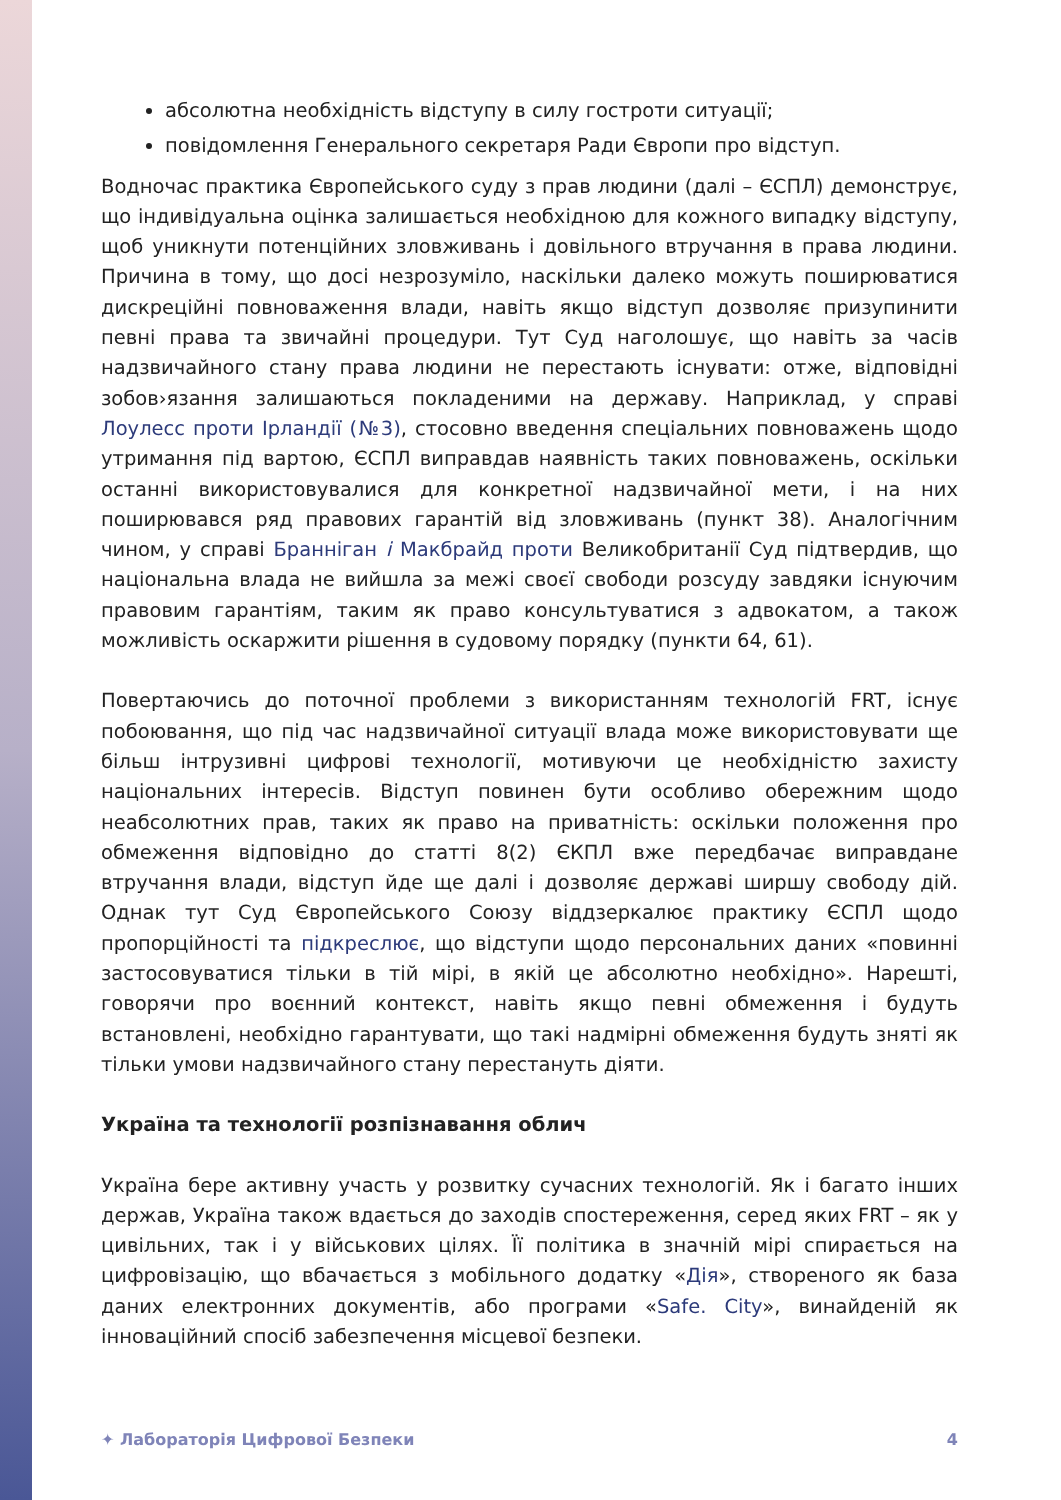абсолютна необхідність відступу в силу гостроти ситуації;
повідомлення Генерального секретаря Ради Європи про відступ.
Водночас практика Європейського суду з прав людини (далі – ЄСПЛ) демонструє, що індивідуальна оцінка залишається необхідною для кожного випадку відступу, щоб уникнути потенційних зловживань і довільного втручання в права людини. Причина в тому, що досі незрозуміло, наскільки далеко можуть поширюватися дискреційні повноваження влади, навіть якщо відступ дозволяє призупинити певні права та звичайні процедури. Тут Суд наголошує, що навіть за часів надзвичайного стану права людини не перестають існувати: отже, відповідні зобов›язання залишаються покладеними на державу. Наприклад, у справі Лоулесс проти Ірландії (№3), стосовно введення спеціальних повноважень щодо утримання під вартою, ЄСПЛ виправдав наявність таких повноважень, оскільки останні використовувалися для конкретної надзвичайної мети, і на них поширювався ряд правових гарантій від зловживань (пункт 38). Аналогічним чином, у справі Бранніган і Макбрайд проти Великобританії Суд підтвердив, що національна влада не вийшла за межі своєї свободи розсуду завдяки існуючим правовим гарантіям, таким як право консультуватися з адвокатом, а також можливість оскаржити рішення в судовому порядку (пункти 64, 61).
Повертаючись до поточної проблеми з використанням технологій FRT, існує побоювання, що під час надзвичайної ситуації влада може використовувати ще більш інтрузивні цифрові технології, мотивуючи це необхідністю захисту національних інтересів. Відступ повинен бути особливо обережним щодо неабсолютних прав, таких як право на приватність: оскільки положення про обмеження відповідно до статті 8(2) ЄКПЛ вже передбачає виправдане втручання влади, відступ йде ще далі і дозволяє державі ширшу свободу дій. Однак тут Суд Європейського Союзу віддзеркалює практику ЄСПЛ щодо пропорційності та підкреслює, що відступи щодо персональних даних «повинні застосовуватися тільки в тій мірі, в якій це абсолютно необхідно». Нарешті, говорячи про воєнний контекст, навіть якщо певні обмеження і будуть встановлені, необхідно гарантувати, що такі надмірні обмеження будуть зняті як тільки умови надзвичайного стану перестануть діяти.
Україна та технології розпізнавання облич
Україна бере активну участь у розвитку сучасних технологій. Як і багато інших держав, Україна також вдається до заходів спостереження, серед яких FRT – як у цивільних, так і у військових цілях. Її політика в значній мірі спирається на цифровізацію, що вбачається з мобільного додатку «Дія», створеного як база даних електронних документів, або програми «Safe. City», винайденій як інноваційний спосіб забезпечення місцевої безпеки.
✦ Лабораторія Цифрової Безпеки 4